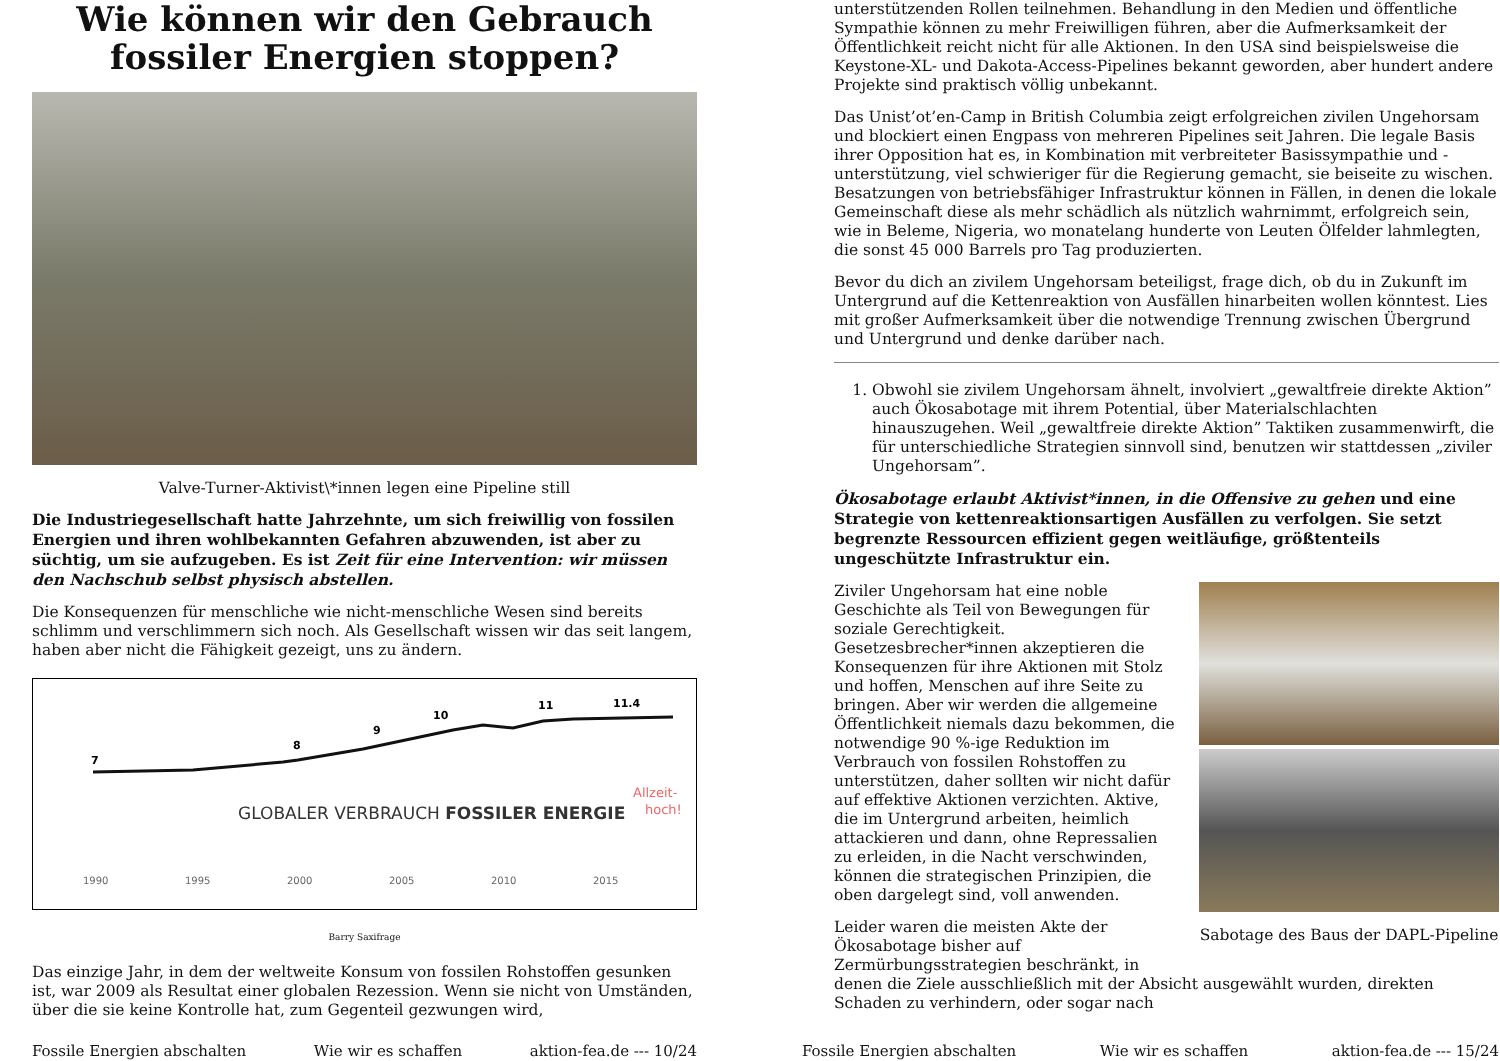Wie können wir den Gebrauch fossiler Energien stoppen?
Valve-Turner-Aktivist\*innen legen eine Pipeline still
Die Industriegesellschaft hatte Jahrzehnte, um sich freiwillig von fossilen Energien und ihren wohlbekannten Gefahren abzuwenden, ist aber zu süchtig, um sie aufzugeben. Es ist Zeit für eine Intervention: wir müssen den Nachschub selbst physisch abstellen.
Die Konsequenzen für menschliche wie nicht-menschliche Wesen sind bereits schlimm und verschlimmern sich noch. Als Gesellschaft wissen wir das seit langem, haben aber nicht die Fähigkeit gezeigt, uns zu ändern.
7
8
9
10
11
11.4
GLOBALER VERBRAUCH FOSSILER ENERGIE
Allzeit-
hoch!
1990
1995
2000
2005
2010
2015
Barry Saxifrage
Das einzige Jahr, in dem der weltweite Konsum von fossilen Rohstoffen gesunken ist, war 2009 als Resultat einer globalen Rezession. Wenn sie nicht von Umständen, über die sie keine Kontrolle hat, zum Gegenteil gezwungen wird,
Fossile Energien abschalten Wie wir es schaffen aktion-fea.de --- 10/24
unterstützenden Rollen teilnehmen. Behandlung in den Medien und öffentliche Sympathie können zu mehr Freiwilligen führen, aber die Aufmerksamkeit der Öffentlichkeit reicht nicht für alle Aktionen. In den USA sind beispielsweise die Keystone-XL- und Dakota-Access-Pipelines bekannt geworden, aber hundert andere Projekte sind praktisch völlig unbekannt.
Das Unist’ot’en-Camp in British Columbia zeigt erfolgreichen zivilen Ungehorsam und blockiert einen Engpass von mehreren Pipelines seit Jahren. Die legale Basis ihrer Opposition hat es, in Kombination mit verbreiteter Basissympathie und -unterstützung, viel schwieriger für die Regierung gemacht, sie beiseite zu wischen. Besatzungen von betriebsfähiger Infrastruktur können in Fällen, in denen die lokale Gemeinschaft diese als mehr schädlich als nützlich wahrnimmt, erfolgreich sein, wie in Beleme, Nigeria, wo monatelang hunderte von Leuten Ölfelder lahmlegten, die sonst 45 000 Barrels pro Tag produzierten.
Bevor du dich an zivilem Ungehorsam beteiligst, frage dich, ob du in Zukunft im Untergrund auf die Kettenreaktion von Ausfällen hinarbeiten wollen könntest. Lies mit großer Aufmerksamkeit über die notwendige Trennung zwischen Übergrund und Untergrund und denke darüber nach.
1. Obwohl sie zivilem Ungehorsam ähnelt, involviert „gewaltfreie direkte Aktion” auch Ökosabotage mit ihrem Potential, über Materialschlachten hinauszugehen. Weil „gewaltfreie direkte Aktion” Taktiken zusammenwirft, die für unterschiedliche Strategien sinnvoll sind, benutzen wir stattdessen „ziviler Ungehorsam”.
Ökosabotage erlaubt Aktivist*innen, in die Offensive zu gehen und eine Strategie von kettenreaktionsartigen Ausfällen zu verfolgen. Sie setzt begrenzte Ressourcen effizient gegen weitläufige, größtenteils ungeschützte Infrastruktur ein.
Sabotage des Baus der DAPL-Pipeline
Ziviler Ungehorsam hat eine noble Geschichte als Teil von Bewegungen für soziale Gerechtigkeit. Gesetzesbrecher*innen akzeptieren die Konsequenzen für ihre Aktionen mit Stolz und hoffen, Menschen auf ihre Seite zu bringen. Aber wir werden die allgemeine Öffentlichkeit niemals dazu bekommen, die notwendige 90 %-ige Reduktion im Verbrauch von fossilen Rohstoffen zu unterstützen, daher sollten wir nicht dafür auf effektive Aktionen verzichten. Aktive, die im Untergrund arbeiten, heimlich attackieren und dann, ohne Repressalien zu erleiden, in die Nacht verschwinden, können die strategischen Prinzipien, die oben dargelegt sind, voll anwenden.
Leider waren die meisten Akte der Ökosabotage bisher auf Zermürbungsstrategien beschränkt, in denen die Ziele ausschließlich mit der Absicht ausgewählt wurden, direkten Schaden zu verhindern, oder sogar nach
Fossile Energien abschalten Wie wir es schaffen aktion-fea.de --- 15/24